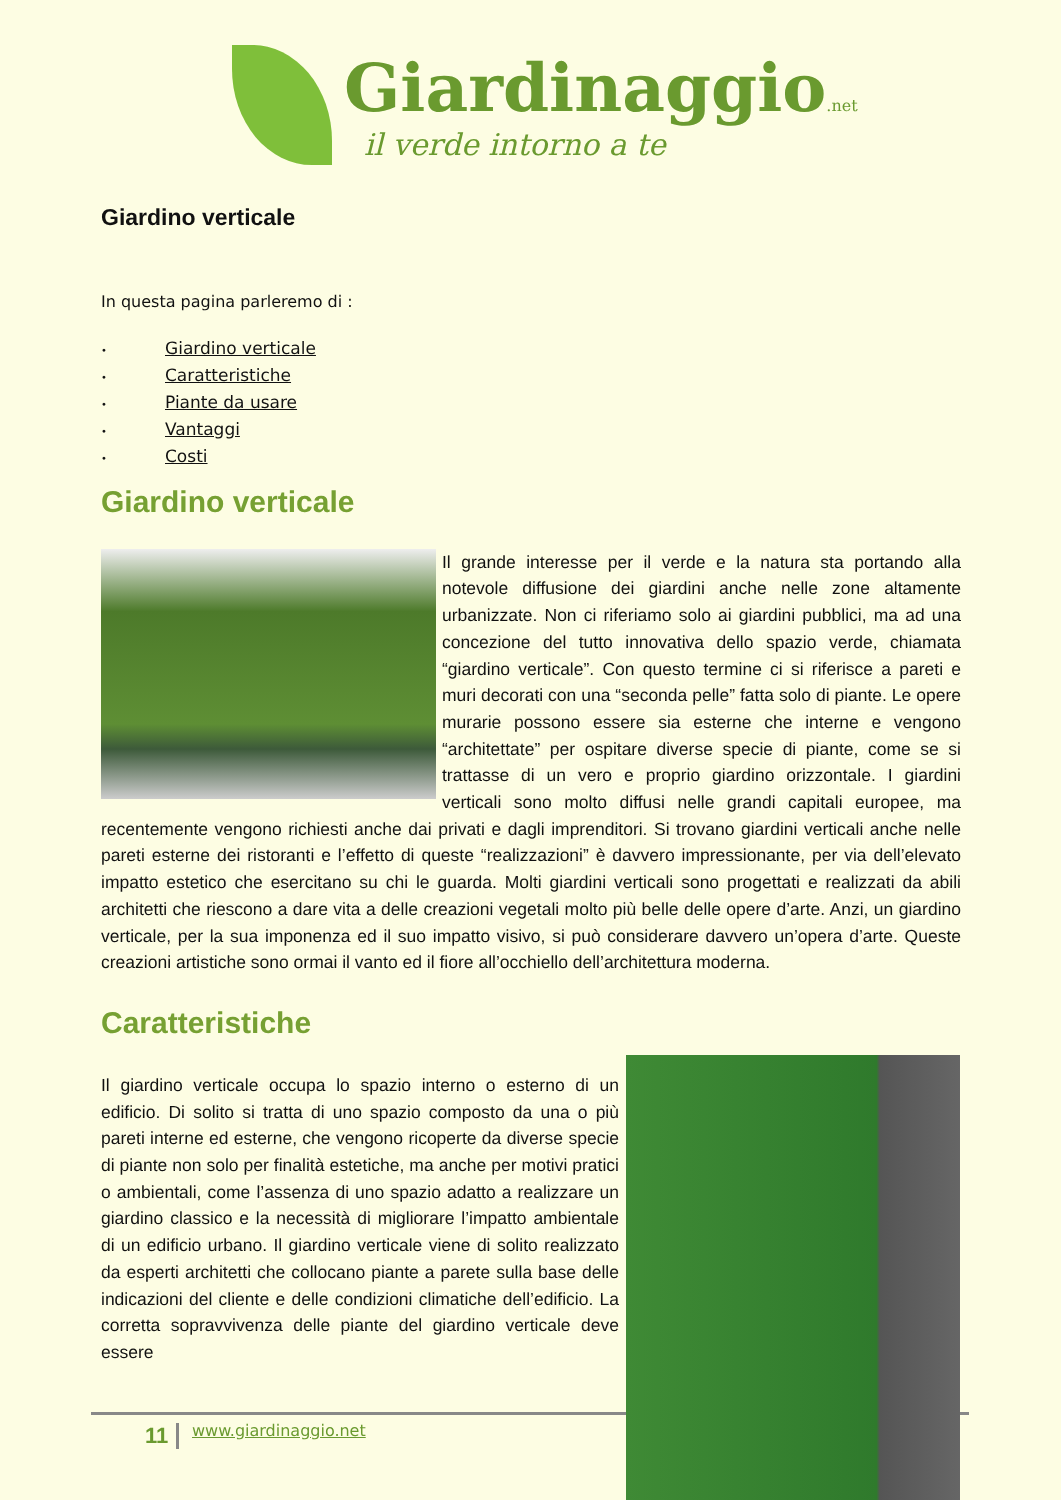Giardinaggio.net
il verde intorno a te
Giardino verticale
In questa pagina parleremo di :
• Giardino verticale
• Caratteristiche
• Piante da usare
• Vantaggi
• Costi
Giardino verticale
Il grande interesse per il verde e la natura sta portando alla notevole diffusione dei giardini anche nelle zone altamente urbanizzate. Non ci riferiamo solo ai giardini pubblici, ma ad una concezione del tutto innovativa dello spazio verde, chiamata “giardino verticale”. Con questo termine ci si riferisce a pareti e muri decorati con una “seconda pelle” fatta solo di piante. Le opere murarie possono essere sia esterne che interne e vengono “architettate” per ospitare diverse specie di piante, come se si trattasse di un vero e proprio giardino orizzontale. I giardini verticali sono molto diffusi nelle grandi capitali europee, ma recentemente vengono richiesti anche dai privati e dagli imprenditori. Si trovano giardini verticali anche nelle pareti esterne dei ristoranti e l’effetto di queste “realizzazioni” è davvero impressionante, per via dell’elevato impatto estetico che esercitano su chi le guarda. Molti giardini verticali sono progettati e realizzati da abili architetti che riescono a dare vita a delle creazioni vegetali molto più belle delle opere d’arte. Anzi, un giardino verticale, per la sua imponenza ed il suo impatto visivo, si può considerare davvero un’opera d’arte. Queste creazioni artistiche sono ormai il vanto ed il fiore all’occhiello dell’architettura moderna.
Caratteristiche
Il giardino verticale occupa lo spazio interno o esterno di un edificio. Di solito si tratta di uno spazio composto da una o più pareti interne ed esterne, che vengono ricoperte da diverse specie di piante non solo per finalità estetiche, ma anche per motivi pratici o ambientali, come l’assenza di uno spazio adatto a realizzare un giardino classico e la necessità di migliorare l’impatto ambientale di un edificio urbano. Il giardino verticale viene di solito realizzato da esperti architetti che collocano piante a parete sulla base delle indicazioni del cliente e delle condizioni climatiche dell’edificio. La corretta sopravvivenza delle piante del giardino verticale deve essere
11 www.giardinaggio.net